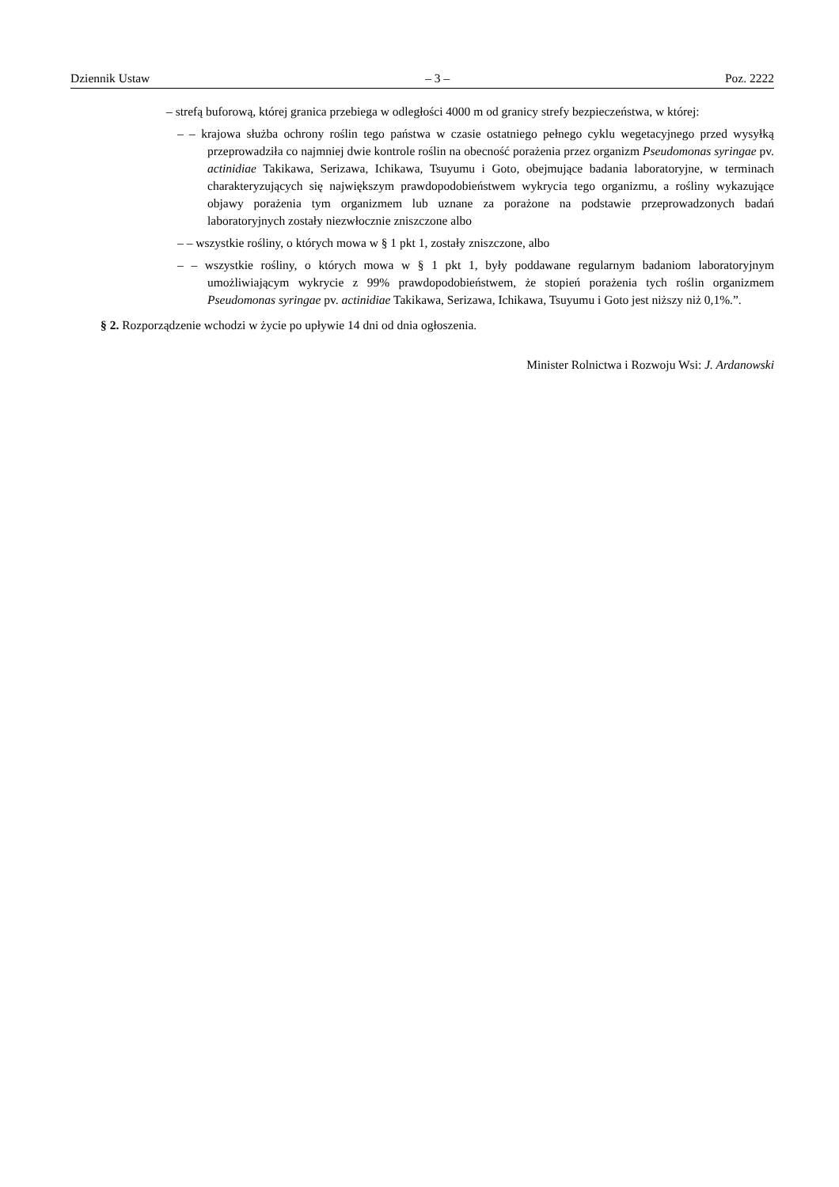Dziennik Ustaw – 3 – Poz. 2222
– strefą buforową, której granica przebiega w odległości 4000 m od granicy strefy bezpieczeństwa, w której:
– – krajowa służba ochrony roślin tego państwa w czasie ostatniego pełnego cyklu wegetacyjnego przed wysyłką przeprowadziła co najmniej dwie kontrole roślin na obecność porażenia przez organizm Pseudomonas syringae pv. actinidiae Takikawa, Serizawa, Ichikawa, Tsuyumu i Goto, obejmujące badania laboratoryjne, w terminach charakteryzujących się największym prawdopodobieństwem wykrycia tego organizmu, a rośliny wykazujące objawy porażenia tym organizmem lub uznane za porażone na podstawie przeprowadzonych badań laboratoryjnych zostały niezwłocznie zniszczone albo
– – wszystkie rośliny, o których mowa w § 1 pkt 1, zostały zniszczone, albo
– – wszystkie rośliny, o których mowa w § 1 pkt 1, były poddawane regularnym badaniom laboratoryjnym umożliwiającym wykrycie z 99% prawdopodobieństwem, że stopień porażenia tych roślin organizmem Pseudomonas syringae pv. actinidiae Takikawa, Serizawa, Ichikawa, Tsuyumu i Goto jest niższy niż 0,1%.”.
§ 2. Rozporządzenie wchodzi w życie po upływie 14 dni od dnia ogłoszenia.
Minister Rolnictwa i Rozwoju Wsi: J. Ardanowski